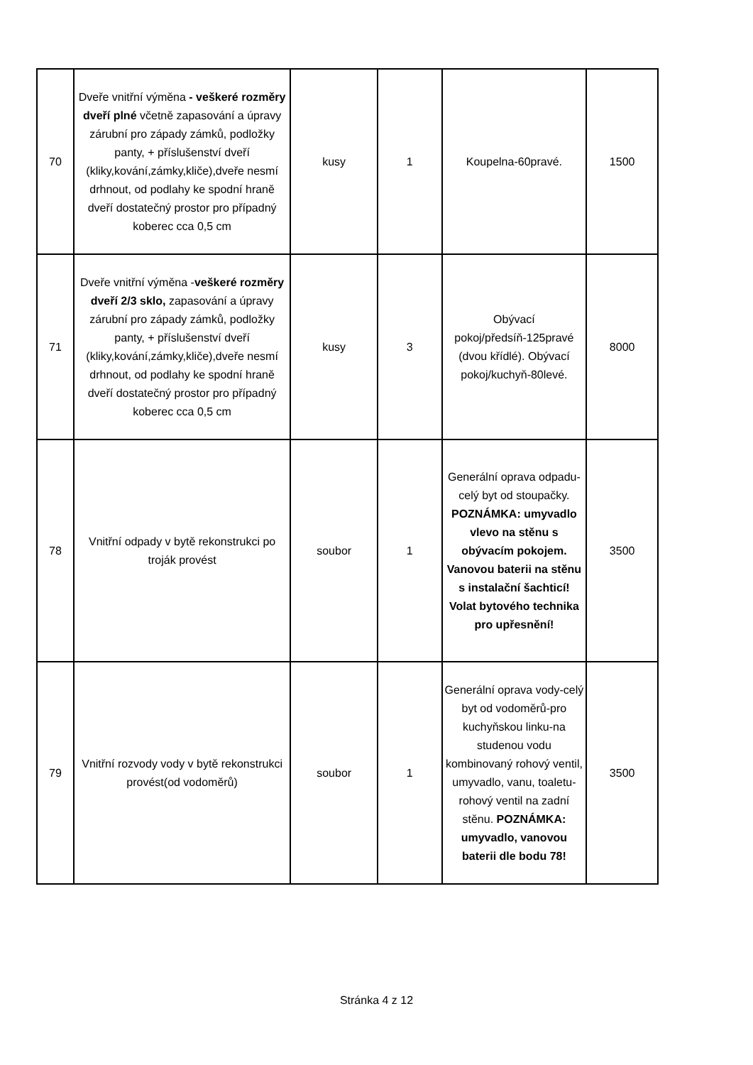| 70 | Dveře vnitřní výměna - veškeré rozměry dveří plné včetně zapasování a úpravy zárubní pro západy zámků, podložky panty, + příslušenství dveří (kliky,kování,zámky,kliče),dveře nesmí drhnout, od podlahy ke spodní hraně dveří dostatečný prostor pro případný koberec cca 0,5 cm | kusy | 1 | Koupelna-60pravé. | 1500 |
| 71 | Dveře vnitřní výměna - veškeré rozměry dveří 2/3 sklo, zapasování a úpravy zárubní pro západy zámků, podložky panty, + příslušenství dveří (kliky,kování,zámky,kliče),dveře nesmí drhnout, od podlahy ke spodní hraně dveří dostatečný prostor pro případný koberec cca 0,5 cm | kusy | 3 | Obývací pokoj/předsíň-125pravé (dvou křídlé). Obývací pokoj/kuchyň-80levé. | 8000 |
| 78 | Vnitřní odpady v bytě rekonstrukci po troják provést | soubor | 1 | Generální oprava odpadu-celý byt od stoupačky. POZNÁMKA: umyvadlo vlevo na stěnu s obývacím pokojem. Vanovou baterii na stěnu s instalační šachticí! Volat bytového technika pro upřesnění! | 3500 |
| 79 | Vnitřní rozvody vody v bytě rekonstrukci provést(od vodoměrů) | soubor | 1 | Generální oprava vody-celý byt od vodoměrů-pro kuchyňskou linku-na studenou vodu kombinovaný rohový ventil, umyvadlo, vanu, toaletu-rohový ventil na zadní stěnu. POZNÁMKA: umyvadlo, vanovou baterii dle bodu 78! | 3500 |
Stránka 4 z 12